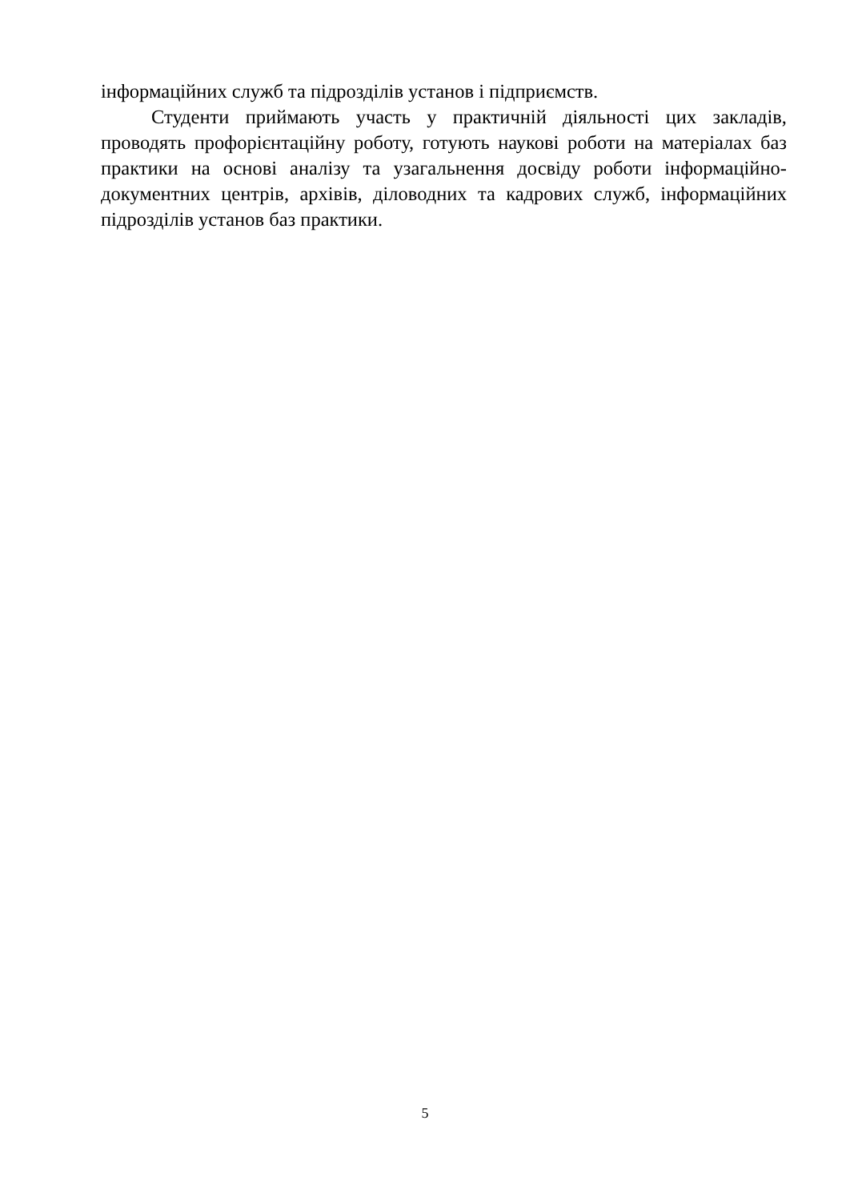інформаційних служб та підрозділів установ і підприємств.
Студенти приймають участь у практичній діяльності цих закладів, проводять профорієнтаційну роботу, готують наукові роботи на матеріалах баз практики на основі аналізу та узагальнення досвіду роботи інформаційно-документних центрів, архівів, діловодних та кадрових служб, інформаційних підрозділів установ баз практики.
5